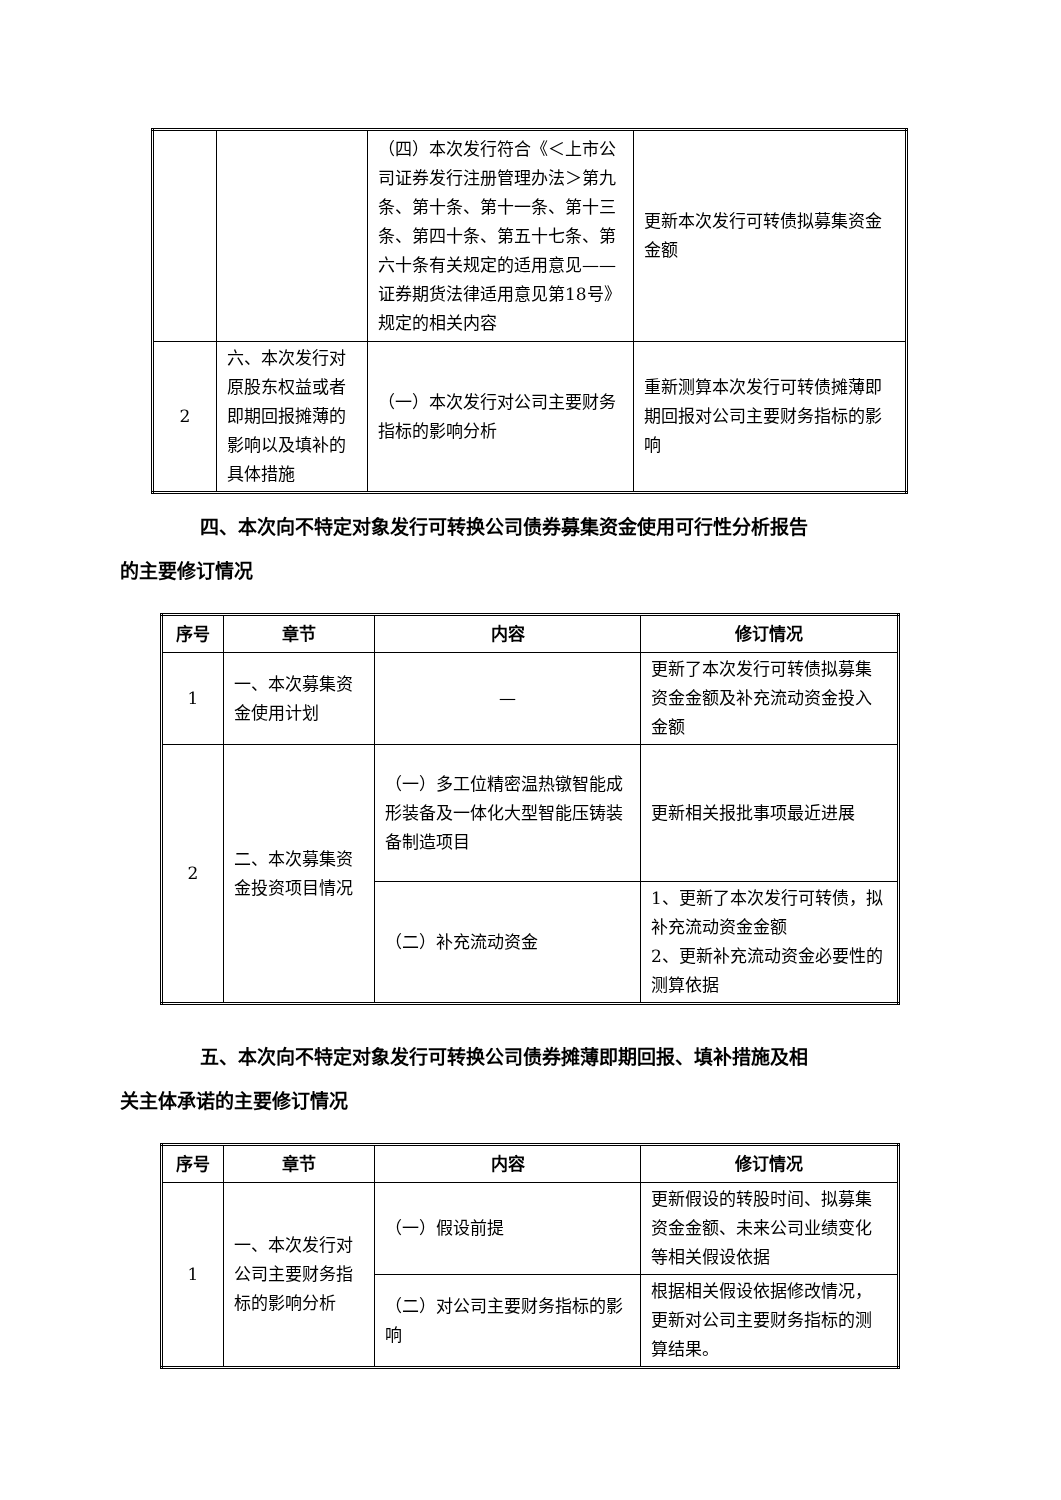| | | （四）本次发行符合《＜上市公司证券发行注册管理办法＞第九条、第十条、第十一条、第十三条、第四十条、第五十七条、第六十条有关规定的适用意见——证券期货法律适用意见第18号》规定的相关内容 | 更新本次发行可转债拟募集资金金额 |
| 2 | 六、本次发行对原股东权益或者即期回报摊薄的影响以及填补的具体措施 | （一）本次发行对公司主要财务指标的影响分析 | 重新测算本次发行可转债摊薄即期回报对公司主要财务指标的影响 |
四、本次向不特定对象发行可转换公司债券募集资金使用可行性分析报告
的主要修订情况
| 序号 | 章节 | 内容 | 修订情况 |
| --- | --- | --- | --- |
| 1 | 一、本次募集资金使用计划 | — | 更新了本次发行可转债拟募集资金金额及补充流动资金投入金额 |
| 2 | 二、本次募集资金投资项目情况 | （一）多工位精密温热镦智能成形装备及一体化大型智能压铸装备制造项目 | 更新相关报批事项最近进展 |
| | | （二）补充流动资金 | 1、更新了本次发行可转债，拟补充流动资金金额 2、更新补充流动资金必要性的测算依据 |
五、本次向不特定对象发行可转换公司债券摊薄即期回报、填补措施及相
关主体承诺的主要修订情况
| 序号 | 章节 | 内容 | 修订情况 |
| --- | --- | --- | --- |
| 1 | 一、本次发行对公司主要财务指标的影响分析 | （一）假设前提 | 更新假设的转股时间、拟募集资金金额、未来公司业绩变化等相关假设依据 |
| | | （二）对公司主要财务指标的影响 | 根据相关假设依据修改情况，更新对公司主要财务指标的测算结果。 |